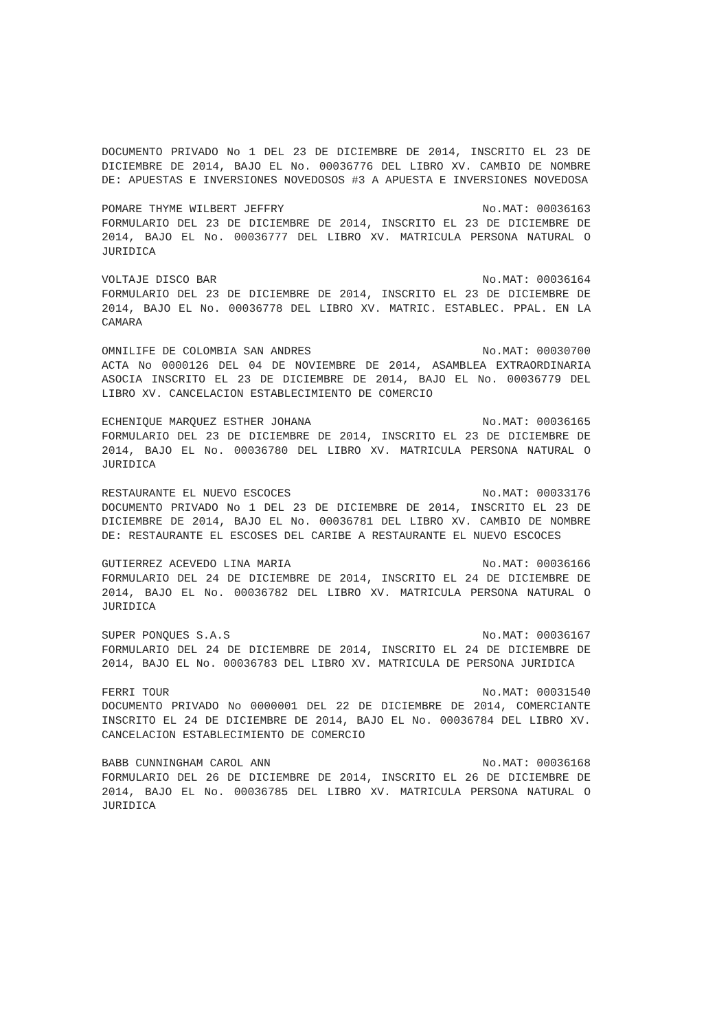DOCUMENTO PRIVADO No 1 DEL 23 DE DICIEMBRE DE 2014, INSCRITO EL 23 DE DICIEMBRE DE 2014, BAJO EL No. 00036776 DEL LIBRO XV. CAMBIO DE NOMBRE DE: APUESTAS E INVERSIONES NOVEDOSOS #3 A APUESTA E INVERSIONES NOVEDOSA
POMARE THYME WILBERT JEFFRY No.MAT: 00036163
FORMULARIO DEL 23 DE DICIEMBRE DE 2014, INSCRITO EL 23 DE DICIEMBRE DE 2014, BAJO EL No. 00036777 DEL LIBRO XV. MATRICULA PERSONA NATURAL O JURIDICA
VOLTAJE DISCO BAR No.MAT: 00036164
FORMULARIO DEL 23 DE DICIEMBRE DE 2014, INSCRITO EL 23 DE DICIEMBRE DE 2014, BAJO EL No. 00036778 DEL LIBRO XV. MATRIC. ESTABLEC. PPAL. EN LA CAMARA
OMNILIFE DE COLOMBIA SAN ANDRES No.MAT: 00030700
ACTA No 0000126 DEL 04 DE NOVIEMBRE DE 2014, ASAMBLEA EXTRAORDINARIA ASOCIA INSCRITO EL 23 DE DICIEMBRE DE 2014, BAJO EL No. 00036779 DEL LIBRO XV. CANCELACION ESTABLECIMIENTO DE COMERCIO
ECHENIQUE MARQUEZ ESTHER JOHANA No.MAT: 00036165
FORMULARIO DEL 23 DE DICIEMBRE DE 2014, INSCRITO EL 23 DE DICIEMBRE DE 2014, BAJO EL No. 00036780 DEL LIBRO XV. MATRICULA PERSONA NATURAL O JURIDICA
RESTAURANTE EL NUEVO ESCOCES No.MAT: 00033176
DOCUMENTO PRIVADO No 1 DEL 23 DE DICIEMBRE DE 2014, INSCRITO EL 23 DE DICIEMBRE DE 2014, BAJO EL No. 00036781 DEL LIBRO XV. CAMBIO DE NOMBRE DE: RESTAURANTE EL ESCOSES DEL CARIBE A RESTAURANTE EL NUEVO ESCOCES
GUTIERREZ ACEVEDO LINA MARIA No.MAT: 00036166
FORMULARIO DEL 24 DE DICIEMBRE DE 2014, INSCRITO EL 24 DE DICIEMBRE DE 2014, BAJO EL No. 00036782 DEL LIBRO XV. MATRICULA PERSONA NATURAL O JURIDICA
SUPER PONQUES S.A.S No.MAT: 00036167
FORMULARIO DEL 24 DE DICIEMBRE DE 2014, INSCRITO EL 24 DE DICIEMBRE DE 2014, BAJO EL No. 00036783 DEL LIBRO XV. MATRICULA DE PERSONA JURIDICA
FERRI TOUR No.MAT: 00031540
DOCUMENTO PRIVADO No 0000001 DEL 22 DE DICIEMBRE DE 2014, COMERCIANTE INSCRITO EL 24 DE DICIEMBRE DE 2014, BAJO EL No. 00036784 DEL LIBRO XV. CANCELACION ESTABLECIMIENTO DE COMERCIO
BABB CUNNINGHAM CAROL ANN No.MAT: 00036168
FORMULARIO DEL 26 DE DICIEMBRE DE 2014, INSCRITO EL 26 DE DICIEMBRE DE 2014, BAJO EL No. 00036785 DEL LIBRO XV. MATRICULA PERSONA NATURAL O JURIDICA